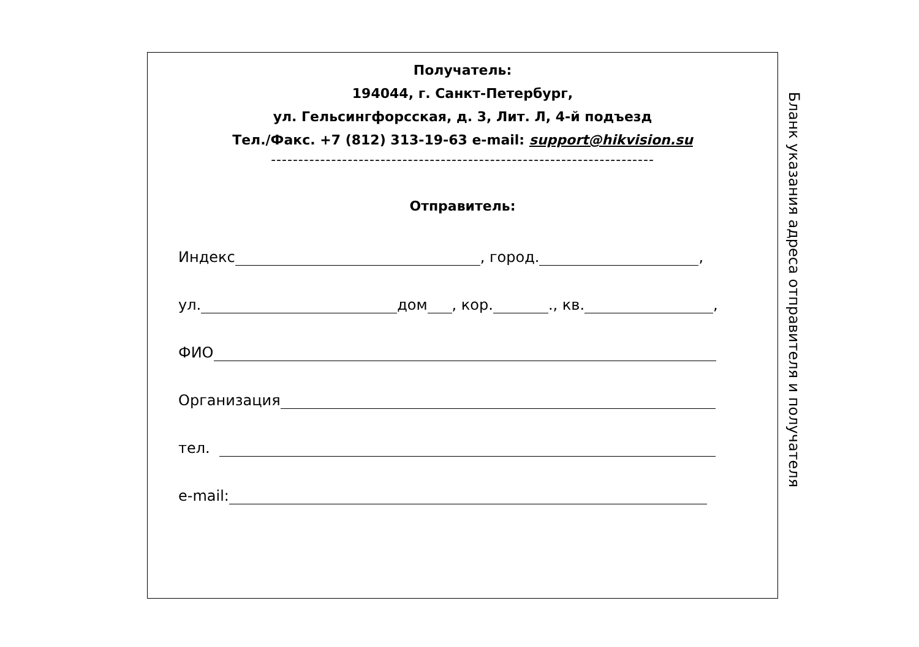Получатель:
194044, г. Санкт-Петербург,
ул. Гельсингфорсская, д. 3, Лит. Л, 4-й подъезд
Тел./Факс. +7 (812) 313-19-63 e-mail: support@hikvision.su
----------------------------------------------------------------------
Отправитель:
Индекс , город. ,
ул. дом , кор. ., кв. ,
ФИО
Организация
тел.
e-mail:
Бланк указания адреса отправителя и получателя